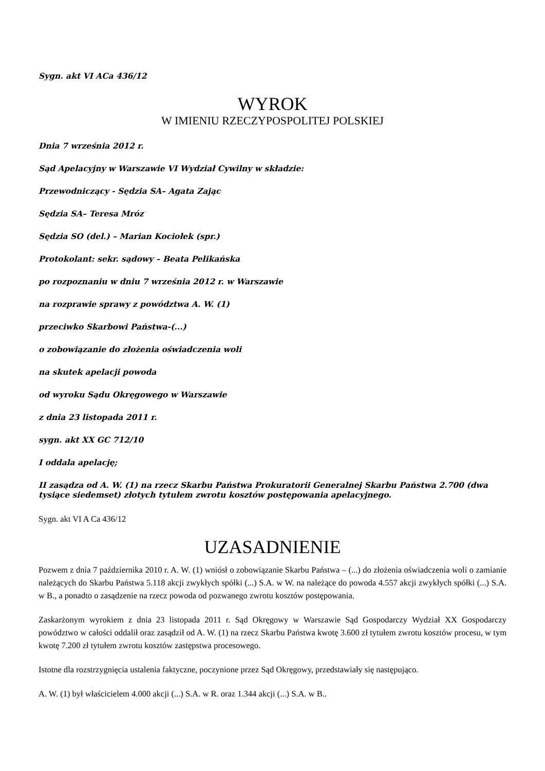Sygn. akt VI ACa 436/12
WYROK
W IMIENIU RZECZYPOSPOLITEJ POLSKIEJ
Dnia 7 września 2012 r.
Sąd Apelacyjny w Warszawie VI Wydział Cywilny w składzie:
Przewodniczący - Sędzia SA– Agata Zając
Sędzia SA– Teresa Mróz
Sędzia SO (del.) – Marian Kociołek (spr.)
Protokolant: sekr. sądowy – Beata Pelikańska
po rozpoznaniu w dniu 7 września 2012 r. w Warszawie
na rozprawie sprawy z powództwa A. W. (1)
przeciwko Skarbowi Państwa-(...)
o zobowiązanie do złożenia oświadczenia woli
na skutek apelacji powoda
od wyroku Sądu Okręgowego w Warszawie
z dnia 23 listopada 2011 r.
sygn. akt XX GC 712/10
I oddala apelację;
II zasądza od A. W. (1) na rzecz Skarbu Państwa Prokuratorii Generalnej Skarbu Państwa 2.700 (dwa tysiące siedemset) złotych tytułem zwrotu kosztów postępowania apelacyjnego.
Sygn. akt VI A Ca 436/12
UZASADNIENIE
Pozwem z dnia 7 października 2010 r. A. W. (1) wniósł o zobowiązanie Skarbu Państwa – (...) do złożenia oświadczenia woli o zamianie należących do Skarbu Państwa 5.118 akcji zwykłych spółki (...) S.A. w W. na należące do powoda 4.557 akcji zwykłych spółki (...) S.A. w B., a ponadto o zasądzenie na rzecz powoda od pozwanego zwrotu kosztów postępowania.
Zaskarżonym wyrokiem z dnia 23 listopada 2011 r. Sąd Okręgowy w Warszawie Sąd Gospodarczy Wydział XX Gospodarczy powództwo w całości oddalił oraz zasądził od A. W. (1) na rzecz Skarbu Państwa kwotę 3.600 zł tytułem zwrotu kosztów procesu, w tym kwotę 7.200 zł tytułem zwrotu kosztów zastępstwa procesowego.
Istotne dla rozstrzygnięcia ustalenia faktyczne, poczynione przez Sąd Okręgowy, przedstawiały się następująco.
A. W. (1) był właścicielem 4.000 akcji (...) S.A. w R. oraz 1.344 akcji (...) S.A. w B..